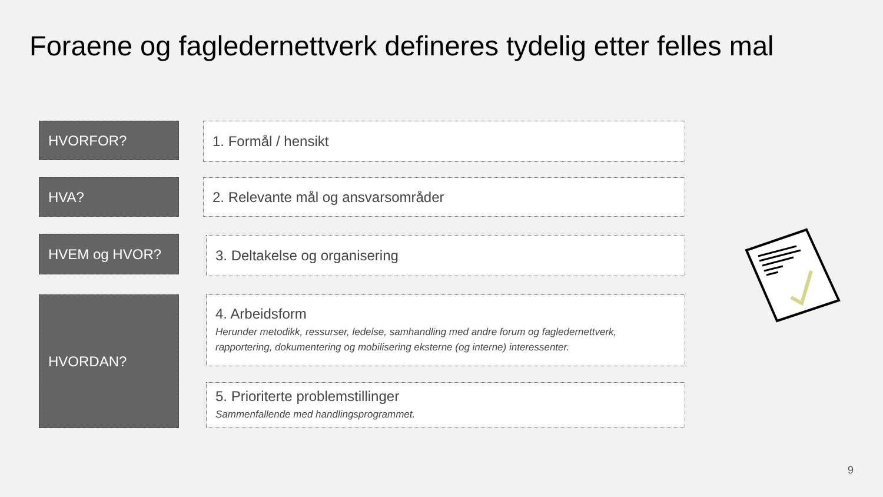Foraene og fagledernettverk defineres tydelig etter felles mal
HVORFOR? 1. Formål / hensikt
HVA? 2. Relevante mål og ansvarsområder
HVEM og HVOR? 3. Deltakelse og organisering
HVORDAN?
4. Arbeidsform
Herunder metodikk, ressurser, ledelse, samhandling med andre forum og fagledernettverk, rapportering, dokumentering og mobilisering eksterne (og interne) interessenter.
5. Prioriterte problemstillinger
Sammenfallende med handlingsprogrammet.
9